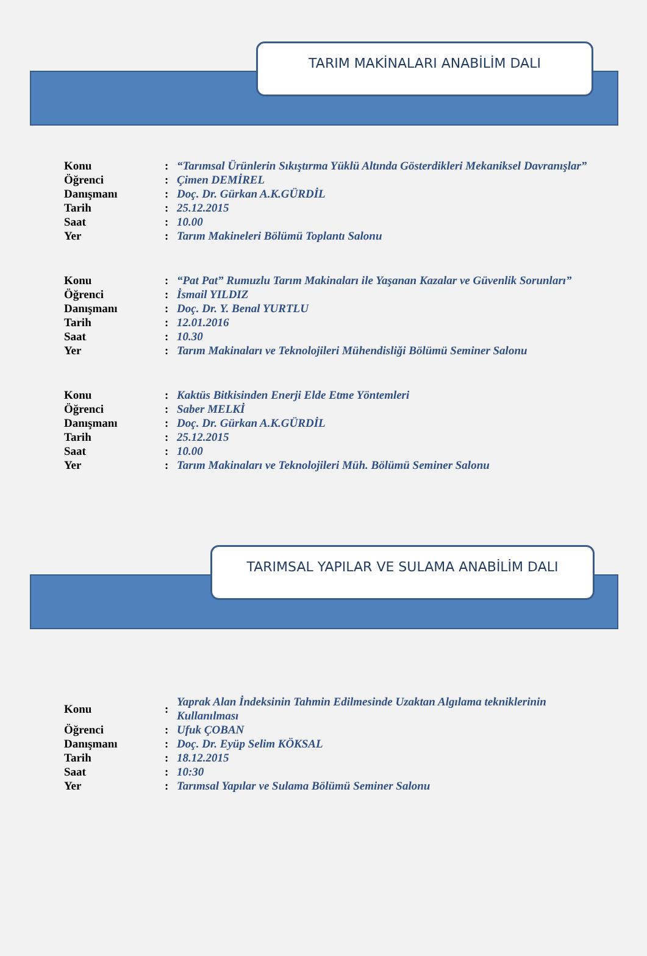TARIM MAKİNALARI ANABİLİM DALI
| Konu | : | “Tarımsal Ürünlerin Sıkıştırma Yüklü Altında Gösterdikleri Mekaniksel Davranışlar” |
| Öğrenci | : | Çimen DEMİREL |
| Danışmanı | : | Doç. Dr. Gürkan A.K.GÜRDİL |
| Tarih | : | 25.12.2015 |
| Saat | : | 10.00 |
| Yer | : | Tarım Makineleri Bölümü Toplantı Salonu |
| Konu | : | “Pat Pat” Rumuzlu Tarım Makinaları ile Yaşanan Kazalar ve Güvenlik Sorunları” |
| Öğrenci | : | İsmail YILDIZ |
| Danışmanı | : | Doç. Dr. Y. Benal YURTLU |
| Tarih | : | 12.01.2016 |
| Saat | : | 10.30 |
| Yer | : | Tarım Makinaları ve Teknolojileri Mühendisliği Bölümü Seminer Salonu |
| Konu | : | Kaktüs Bitkisinden Enerji Elde Etme Yöntemleri |
| Öğrenci | : | Saber MELKİ |
| Danışmanı | : | Doç. Dr. Gürkan A.K.GÜRDİL |
| Tarih | : | 25.12.2015 |
| Saat | : | 10.00 |
| Yer | : | Tarım Makinaları ve Teknolojileri Müh. Bölümü Seminer Salonu |
TARIMSAL YAPILAR VE SULAMA ANABİLİM DALI
| Konu | : | Yaprak Alan İndeksinin Tahmin Edilmesinde Uzaktan Algılama tekniklerinin Kullanılması |
| Öğrenci | : | Ufuk ÇOBAN |
| Danışmanı | : | Doç. Dr. Eyüp Selim KÖKSAL |
| Tarih | : | 18.12.2015 |
| Saat | : | 10:30 |
| Yer | : | Tarımsal Yapılar ve Sulama Bölümü Seminer Salonu |